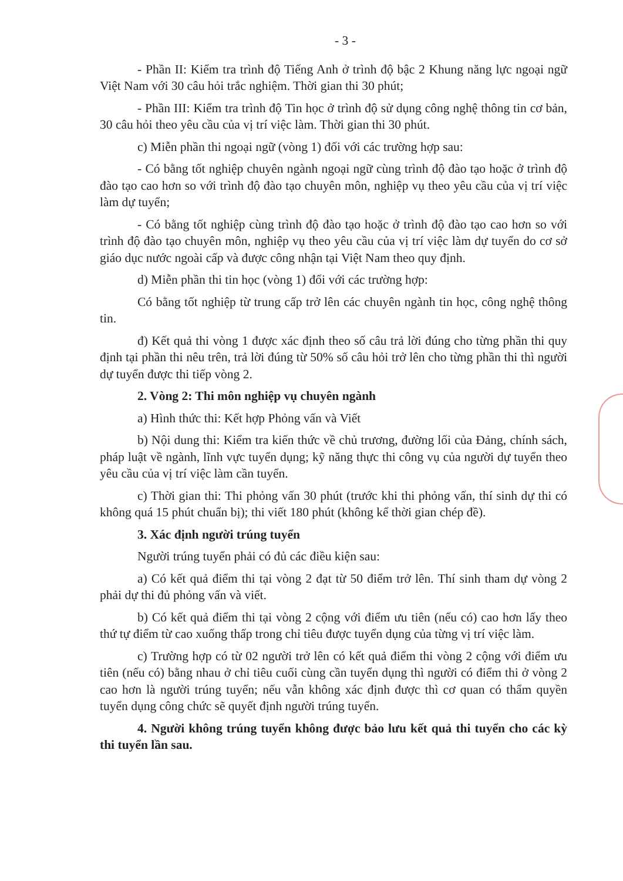- 3 -
- Phần II: Kiểm tra trình độ Tiếng Anh ở trình độ bậc 2 Khung năng lực ngoại ngữ Việt Nam với 30 câu hỏi trắc nghiệm. Thời gian thi 30 phút;
- Phần III: Kiểm tra trình độ Tin học ở trình độ sử dụng công nghệ thông tin cơ bản, 30 câu hỏi theo yêu cầu của vị trí việc làm. Thời gian thi 30 phút.
c) Miễn phần thi ngoại ngữ (vòng 1) đối với các trường hợp sau:
- Có bằng tốt nghiệp chuyên ngành ngoại ngữ cùng trình độ đào tạo hoặc ở trình độ đào tạo cao hơn so với trình độ đào tạo chuyên môn, nghiệp vụ theo yêu cầu của vị trí việc làm dự tuyển;
- Có bằng tốt nghiệp cùng trình độ đào tạo hoặc ở trình độ đào tạo cao hơn so với trình độ đào tạo chuyên môn, nghiệp vụ theo yêu cầu của vị trí việc làm dự tuyển do cơ sở giáo dục nước ngoài cấp và được công nhận tại Việt Nam theo quy định.
d) Miễn phần thi tin học (vòng 1) đối với các trường hợp:
Có bằng tốt nghiệp từ trung cấp trở lên các chuyên ngành tin học, công nghệ thông tin.
đ) Kết quả thi vòng 1 được xác định theo số câu trả lời đúng cho từng phần thi quy định tại phần thi nêu trên, trả lời đúng từ 50% số câu hỏi trở lên cho từng phần thi thì người dự tuyển được thi tiếp vòng 2.
2. Vòng 2: Thi môn nghiệp vụ chuyên ngành
a) Hình thức thi: Kết hợp Phỏng vấn và Viết
b) Nội dung thi: Kiểm tra kiến thức về chủ trương, đường lối của Đảng, chính sách, pháp luật về ngành, lĩnh vực tuyển dụng; kỹ năng thực thi công vụ của người dự tuyển theo yêu cầu của vị trí việc làm cần tuyển.
c) Thời gian thi: Thi phỏng vấn 30 phút (trước khi thi phỏng vấn, thí sinh dự thi có không quá 15 phút chuẩn bị); thi viết 180 phút (không kể thời gian chép đề).
3. Xác định người trúng tuyển
Người trúng tuyển phải có đủ các điều kiện sau:
a) Có kết quả điểm thi tại vòng 2 đạt từ 50 điểm trở lên. Thí sinh tham dự vòng 2 phải dự thi đủ phỏng vấn và viết.
b) Có kết quả điểm thi tại vòng 2 cộng với điểm ưu tiên (nếu có) cao hơn lấy theo thứ tự điểm từ cao xuống thấp trong chỉ tiêu được tuyển dụng của từng vị trí việc làm.
c) Trường hợp có từ 02 người trở lên có kết quả điểm thi vòng 2 cộng với điểm ưu tiên (nếu có) bằng nhau ở chỉ tiêu cuối cùng cần tuyển dụng thì người có điểm thi ở vòng 2 cao hơn là người trúng tuyển; nếu vẫn không xác định được thì cơ quan có thẩm quyền tuyển dụng công chức sẽ quyết định người trúng tuyển.
4. Người không trúng tuyển không được bảo lưu kết quả thi tuyển cho các kỳ thi tuyển lần sau.